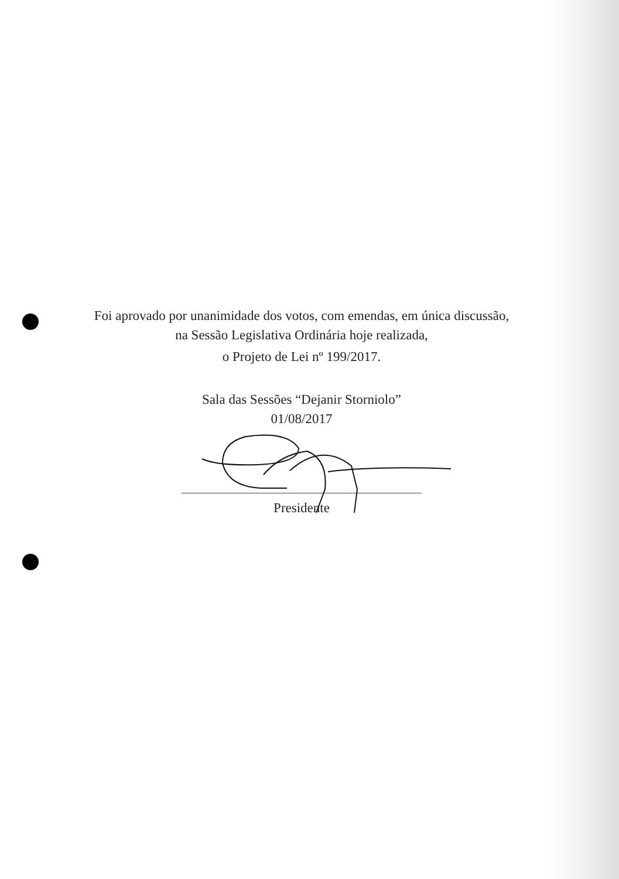Foi aprovado por unanimidade dos votos, com emendas, em única discussão,
na Sessão Legislativa Ordinária hoje realizada,
o Projeto de Lei nº 199/2017.
Sala das Sessões “Dejanir Storniolo”
01/08/2017
Presidente